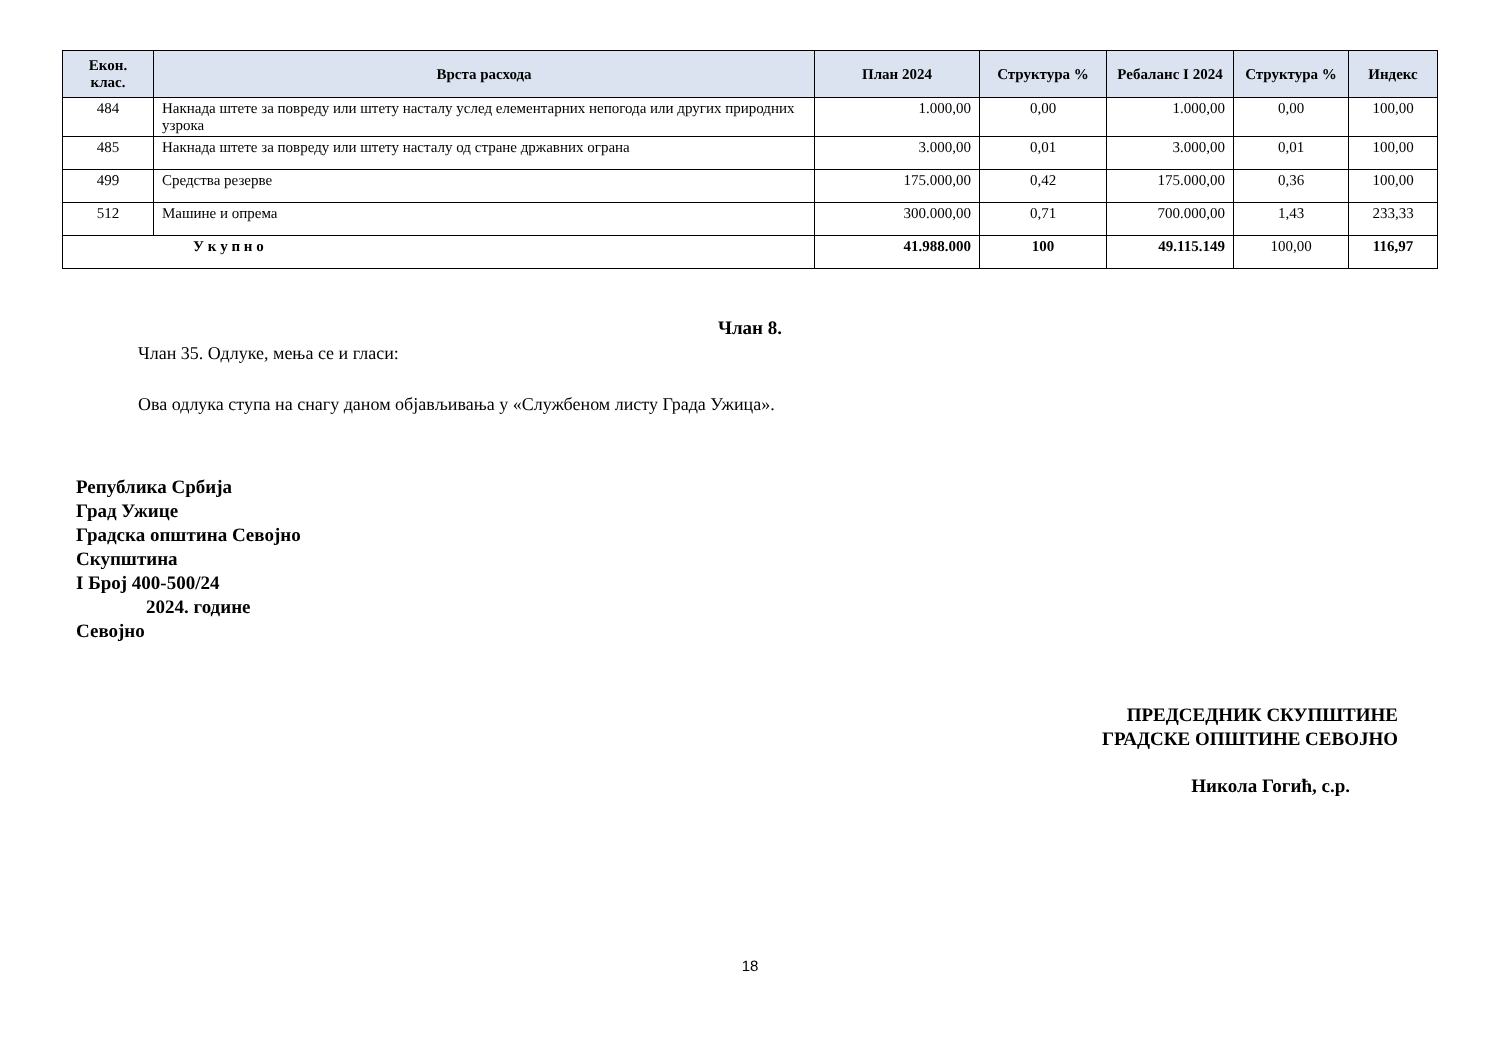| Екон. клас. | Врста расхода | План 2024 | Структура % | Ребаланс I 2024 | Структура % | Индекс |
| --- | --- | --- | --- | --- | --- | --- |
| 484 | Накнада штете за повреду или штету насталу услед елементарних непогода или других природних узрока | 1.000,00 | 0,00 | 1.000,00 | 0,00 | 100,00 |
| 485 | Накнада штете за повреду или штету насталу од стране државних ограна | 3.000,00 | 0,01 | 3.000,00 | 0,01 | 100,00 |
| 499 | Средства резерве | 175.000,00 | 0,42 | 175.000,00 | 0,36 | 100,00 |
| 512 | Машине и опрема | 300.000,00 | 0,71 | 700.000,00 | 1,43 | 233,33 |
| У к у п н о | | 41.988.000 | 100 | 49.115.149 | 100,00 | 116,97 |
Члан 8.
Члан 35. Одлуке, мења се и гласи:
Ова одлука ступа на снагу даном објављивања у «Службеном листу Града Ужица».
Република Србија
Град Ужице
Градска општина Севојно
Скупштина
I Број 400-500/24
2024. године
Севојно
ПРЕДСЕДНИК СКУПШТИНЕ
ГРАДСКЕ ОПШТИНЕ СЕВОЈНО
Никола Гогић, с.р.
18